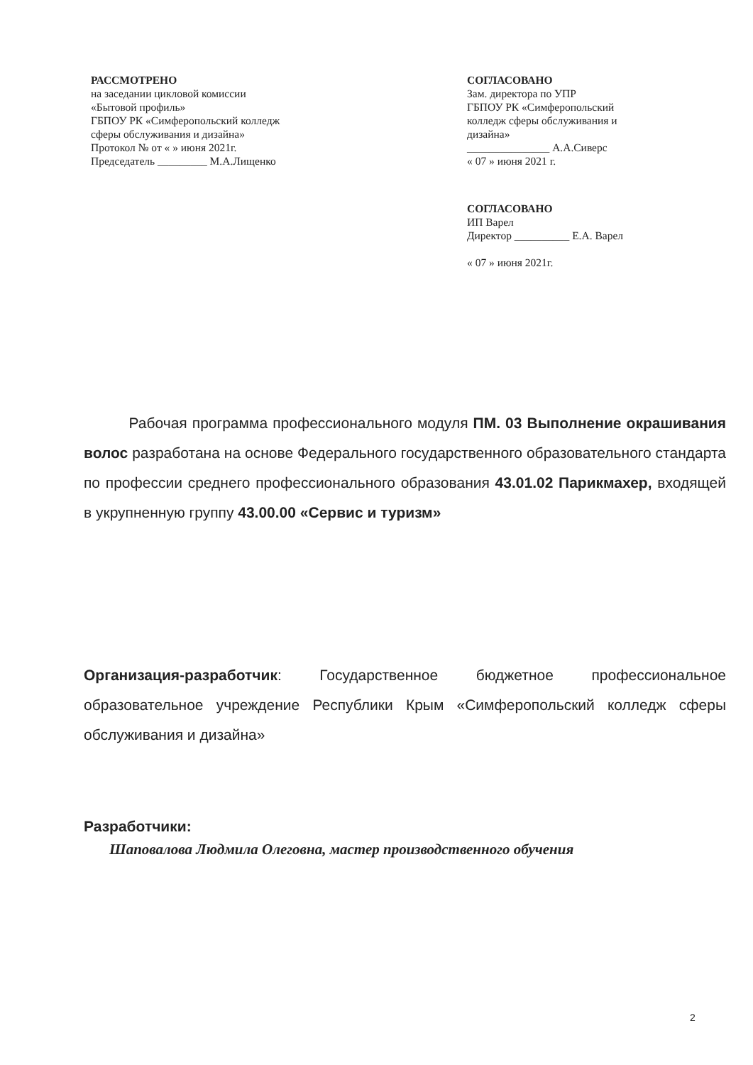РАССМОТРЕНО
на заседании цикловой комиссии
«Бытовой профиль»
ГБПОУ РК «Симферопольский колледж
сферы обслуживания и дизайна»
Протокол № от « » июня 2021г.
Председатель _________ М.А.Лищенко
СОГЛАСОВАНО
Зам. директора по УПР
ГБПОУ РК «Симферопольский
колледж сферы обслуживания и
дизайна»
_______________ А.А.Сиверс
« 07 » июня 2021 г.
СОГЛАСОВАНО
ИП Варел
Директор __________ Е.А. Варел
« 07 » июня 2021г.
Рабочая программа профессионального модуля ПМ. 03 Выполнение окрашивания волос разработана на основе Федерального государственного образовательного стандарта по профессии среднего профессионального образования 43.01.02 Парикмахер, входящей в укрупненную группу 43.00.00 «Сервис и туризм»
Организация-разработчик: Государственное бюджетное профессиональное образовательное учреждение Республики Крым «Симферопольский колледж сферы обслуживания и дизайна»
Разработчики:
Шаповалова Людмила Олеговна, мастер производственного обучения
2